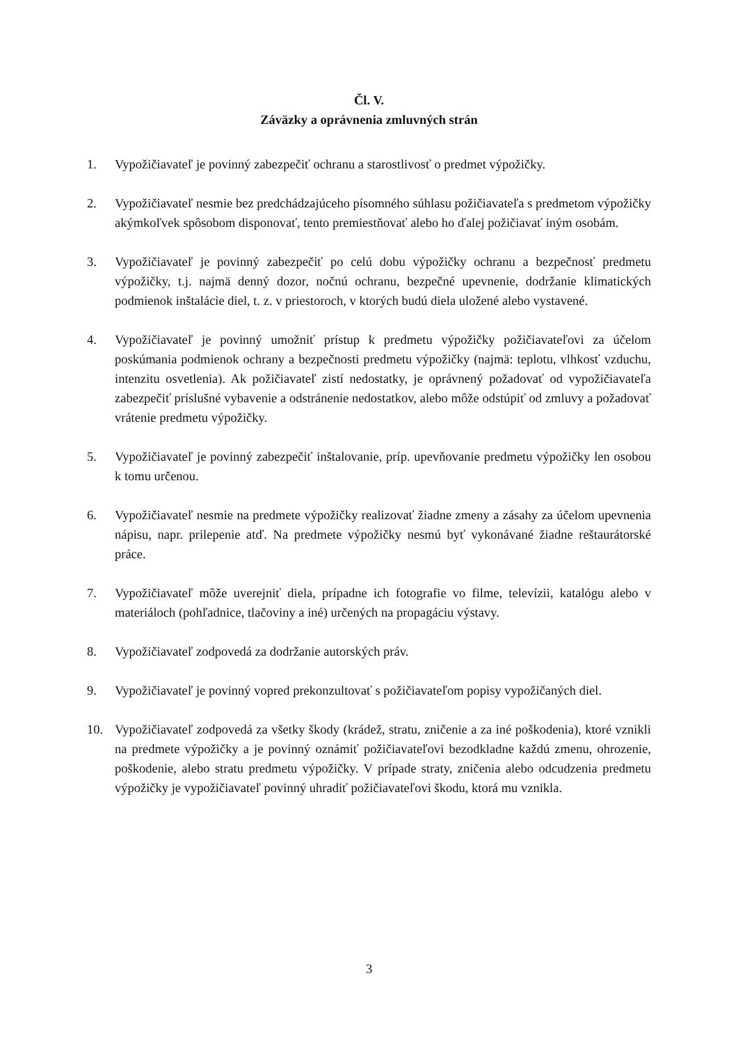Čl. V.
Záväzky a oprávnenia zmluvných strán
1. Vypožičiavateľ je povinný zabezpečiť ochranu a starostlivosť o predmet výpožičky.
2. Vypožičiavateľ nesmie bez predchádzajúceho písomného súhlasu požičiavateľa s predmetom výpožičky akýmkoľvek spôsobom disponovať, tento premiestňovať alebo ho ďalej požičiavať iným osobám.
3. Vypožičiavateľ je povinný zabezpečiť po celú dobu výpožičky ochranu a bezpečnosť predmetu výpožičky, t.j. najmä denný dozor, nočnú ochranu, bezpečné upevnenie, dodržanie klimatických podmienok inštalácie diel, t. z. v priestoroch, v ktorých budú diela uložené alebo vystavené.
4. Vypožičiavateľ je povinný umožniť prístup k predmetu výpožičky požičiavateľovi za účelom poskúmania podmienok ochrany a bezpečnosti predmetu výpožičky (najmä: teplotu, vlhkosť vzduchu, intenzitu osvetlenia). Ak požičiavateľ zistí nedostatky, je oprávnený požadovať od vypožičiavateľa zabezpečiť príslušné vybavenie a odstránenie nedostatkov, alebo môže odstúpiť od zmluvy a požadovať vrátenie predmetu výpožičky.
5. Vypožičiavateľ je povinný zabezpečiť inštalovanie, príp. upevňovanie predmetu výpožičky len osobou k tomu určenou.
6. Vypožičiavateľ nesmie na predmete výpožičky realizovať žiadne zmeny a zásahy za účelom upevnenia nápisu, napr. prilepenie atď. Na predmete výpožičky nesmú byť vykonávané žiadne reštaurátorské práce.
7. Vypožičiavateľ môže uverejniť diela, prípadne ich fotografie vo filme, televízii, katalógu alebo v materiáloch (pohľadnice, tlačoviny a iné) určených na propagáciu výstavy.
8. Vypožičiavateľ zodpovedá za dodržanie autorských práv.
9. Vypožičiavateľ je povinný vopred prekonzultovať s požičiavateľom popisy vypožičaných diel.
10. Vypožičiavateľ zodpovedá za všetky škody (krádež, stratu, zničenie a za iné poškodenia), ktoré vznikli na predmete výpožičky a je povinný oznámiť požičiavateľovi bezodkladne každú zmenu, ohrozenie, poškodenie, alebo stratu predmetu výpožičky. V prípade straty, zničenia alebo odcudzenia predmetu výpožičky je vypožičiavateľ povinný uhradiť požičiavateľovi škodu, ktorá mu vznikla.
3